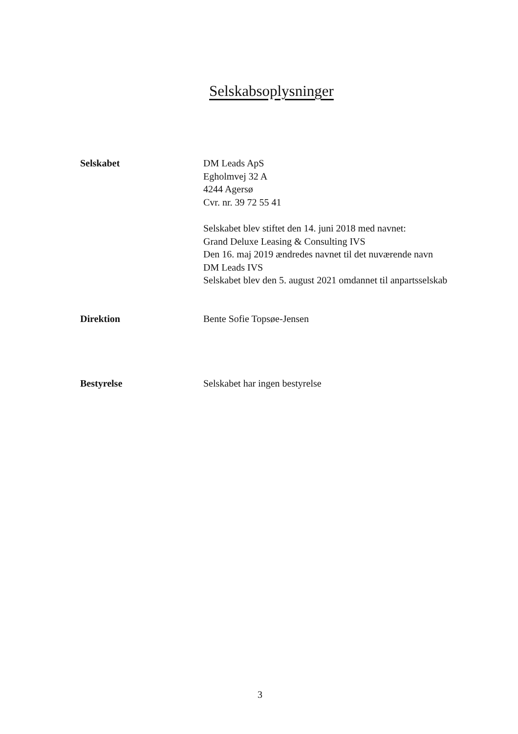Selskabsoplysninger
Selskabet DM Leads ApS
Egholmvej 32 A
4244 Agersø
Cvr. nr. 39 72 55 41
Selskabet blev stiftet den 14. juni 2018 med navnet:
Grand Deluxe Leasing & Consulting IVS
Den 16. maj 2019 ændredes navnet til det nuværende navn
DM Leads IVS
Selskabet blev den 5. august 2021 omdannet til anpartsselskab
Direktion Bente Sofie Topsøe-Jensen
Bestyrelse Selskabet har ingen bestyrelse
3